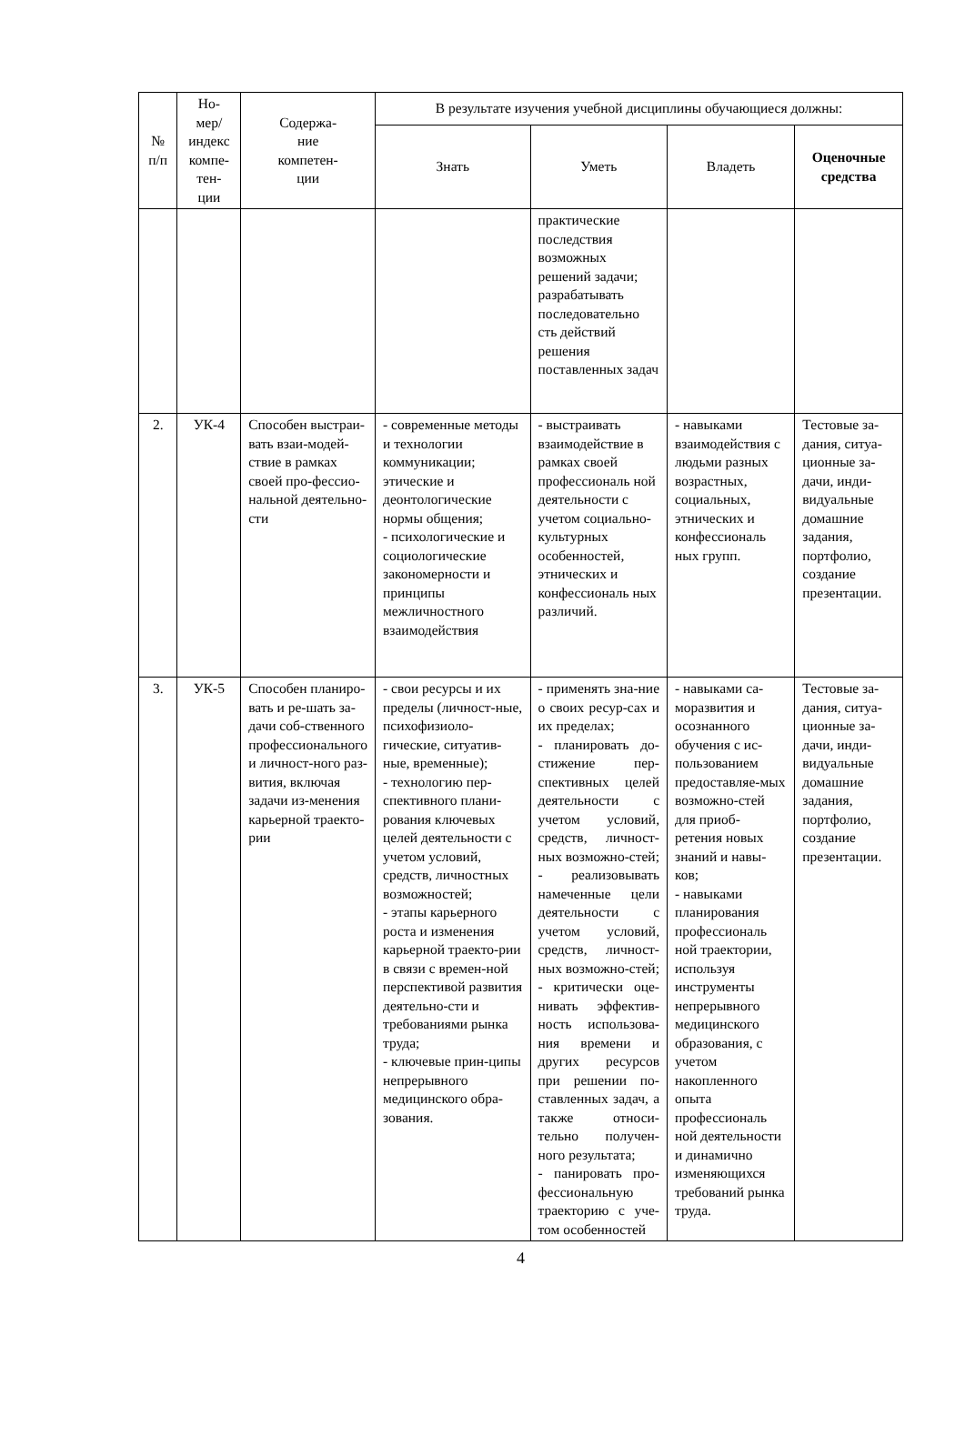| № п/п | Но- мер/ индекс компе- тен- ции | Содержа- ние компетен- ции | В результате изучения учебной дисциплины обучающиеся должны: | | | |
| --- | --- | --- | --- | --- | --- | --- |
| | | | Знать | Уметь | Владеть | Оценочные средства |
| | | | | практические последствия возможных решений задачи; разрабатывать последовательно сть действий решения поставленных задач | | |
| 2. | УК-4 | Способен выстраи-вать взаи-модей-ствие в рамках своей про-фессио-нальной деятельно-сти | - современные методы и технологии коммуникации; этические и деонтологические нормы общения; - психологические и социологические закономерности и принципы межличностного взаимодействия | - выстраивать взаимодействие в рамках своей профессиональ ной деятельности с учетом социально-культурных особенностей, этнических и конфессиональ ных различий. | - навыками взаимодействия с людьми разных возрастных, социальных, этнических и конфессиональ ных групп. | Тестовые за-дания, ситуа-ционные за-дачи, инди-видуальные домашние задания, портфолио, создание презентации. |
| 3. | УК-5 | Способен планиро-вать и ре-шать за-дачи соб-ственного профессионального и личност-ного раз-вития, включая задачи из-менения карьерной траекто-рии | - свои ресурсы и их пределы (личност-ные, психофизиоло-гические, ситуатив-ные, временные); - технологию пер-спективного плани-рования ключевых целей деятельности с учетом условий, средств, личностных возможностей; - этапы карьерного роста и изменения карьерной траекто-рии в связи с времен-ной перспективой развития деятельно-сти и требованиями рынка труда; - ключевые прин-ципы непрерывного медицинского обра-зования. | - применять зна-ние о своих ресур-сах и их пределах; - планировать до-стижение пер-спективных целей деятельности с учетом условий, средств, личност-ных возможно-стей; - реализовывать намеченные цели деятельности с учетом условий, средств, личност-ных возможно-стей; - критически оце-нивать эффектив-ность использова-ния времени и других ресурсов при решении по-ставленных задач, а также относи-тельно получен-ного результата; - панировать про-фессиональную траекторию с уче-том особенностей | - навыками са-моразвития и осознанного обучения с ис-пользованием предоставляе-мых возможно-стей для приоб-ретения новых знаний и навы-ков; - навыками планирования профессиональ ной траектории, используя инструменты непрерывного медицинского образования, с учетом накопленного опыта профессиональ ной деятельности и динамично изменяющихся требований рынка труда. | Тестовые за-дания, ситуа-ционные за-дачи, инди-видуальные домашние задания, портфолио, создание презентации. |
4